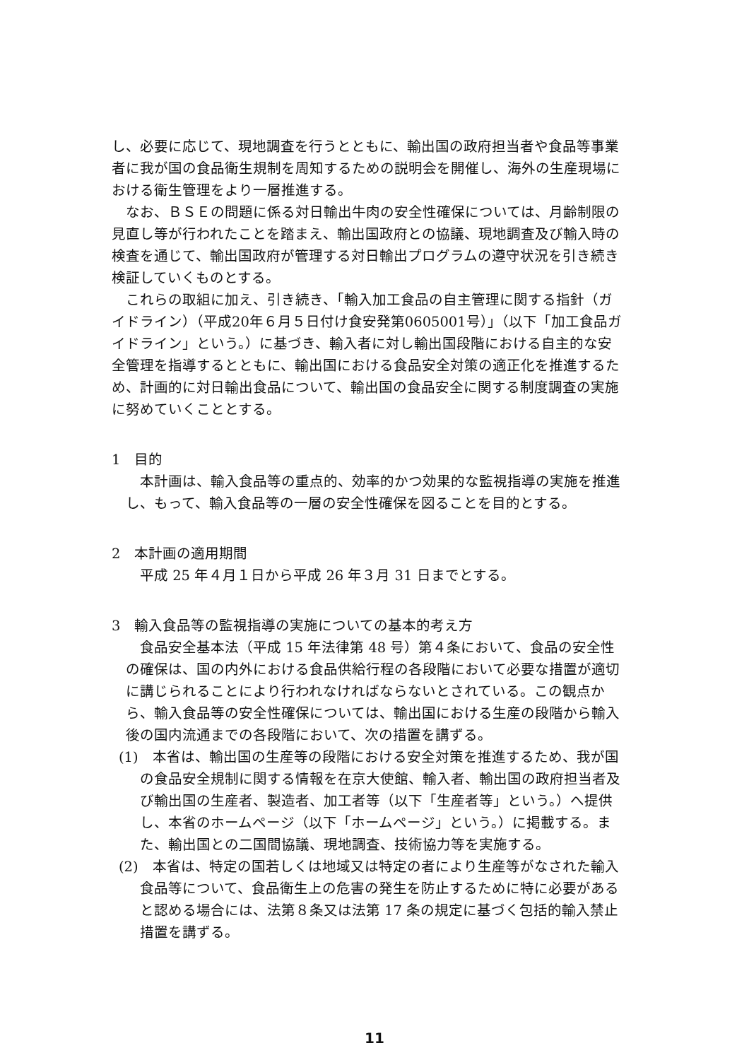し、必要に応じて、現地調査を行うとともに、輸出国の政府担当者や食品等事業者に我が国の食品衛生規制を周知するための説明会を開催し、海外の生産現場における衛生管理をより一層推進する。
なお、ＢＳＥの問題に係る対日輸出牛肉の安全性確保については、月齢制限の見直し等が行われたことを踏まえ、輸出国政府との協議、現地調査及び輸入時の検査を通じて、輸出国政府が管理する対日輸出プログラムの遵守状況を引き続き検証していくものとする。
これらの取組に加え、引き続き、「輸入加工食品の自主管理に関する指針（ガイドライン）（平成20年６月５日付け食安発第0605001号）」（以下「加工食品ガイドライン」という。）に基づき、輸入者に対し輸出国段階における自主的な安全管理を指導するとともに、輸出国における食品安全対策の適正化を推進するため、計画的に対日輸出食品について、輸出国の食品安全に関する制度調査の実施に努めていくこととする。
1　目的
本計画は、輸入食品等の重点的、効率的かつ効果的な監視指導の実施を推進し、もって、輸入食品等の一層の安全性確保を図ることを目的とする。
2　本計画の適用期間
平成 25 年４月１日から平成 26 年３月 31 日までとする。
3　輸入食品等の監視指導の実施についての基本的考え方
食品安全基本法（平成 15 年法律第 48 号）第４条において、食品の安全性の確保は、国の内外における食品供給行程の各段階において必要な措置が適切に講じられることにより行われなければならないとされている。この観点から、輸入食品等の安全性確保については、輸出国における生産の段階から輸入後の国内流通までの各段階において、次の措置を講ずる。
(1)　本省は、輸出国の生産等の段階における安全対策を推進するため、我が国の食品安全規制に関する情報を在京大使館、輸入者、輸出国の政府担当者及び輸出国の生産者、製造者、加工者等（以下「生産者等」という。）へ提供し、本省のホームページ（以下「ホームページ」という。）に掲載する。また、輸出国との二国間協議、現地調査、技術協力等を実施する。
(2)　本省は、特定の国若しくは地域又は特定の者により生産等がなされた輸入食品等について、食品衛生上の危害の発生を防止するために特に必要があると認める場合には、法第８条又は法第 17 条の規定に基づく包括的輸入禁止措置を講ずる。
11